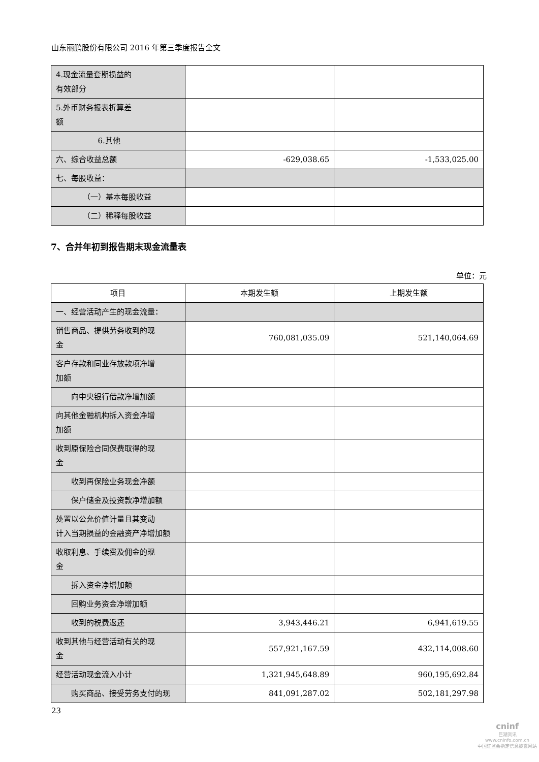山东丽鹏股份有限公司 2016 年第三季度报告全文
| 4.现金流量套期损益的 有效部分 | | |
| 5.外币财务报表折算差 额 | | |
| 6.其他 | | |
| 六、综合收益总额 | -629,038.65 | -1,533,025.00 |
| 七、每股收益： | | |
| （一）基本每股收益 | | |
| （二）稀释每股收益 | | |
7、合并年初到报告期末现金流量表
单位：元
| 项目 | 本期发生额 | 上期发生额 |
| --- | --- | --- |
| 一、经营活动产生的现金流量： | | |
| 销售商品、提供劳务收到的现 金 | 760,081,035.09 | 521,140,064.69 |
| 客户存款和同业存放款项净增 加额 | | |
| 向中央银行借款净增加额 | | |
| 向其他金融机构拆入资金净增 加额 | | |
| 收到原保险合同保费取得的现 金 | | |
| 收到再保险业务现金净额 | | |
| 保户储金及投资款净增加额 | | |
| 处置以公允价值计量且其变动 计入当期损益的金融资产净增加额 | | |
| 收取利息、手续费及佣金的现 金 | | |
| 拆入资金净增加额 | | |
| 回购业务资金净增加额 | | |
| 收到的税费返还 | 3,943,446.21 | 6,941,619.55 |
| 收到其他与经营活动有关的现 金 | 557,921,167.59 | 432,114,008.60 |
| 经营活动现金流入小计 | 1,321,945,648.89 | 960,195,692.84 |
| 购买商品、接受劳务支付的现 | 841,091,287.02 | 502,181,297.98 |
23
cninf
巨潮资讯
www.cninfo.com.cn
中国证监会指定信息披露网站